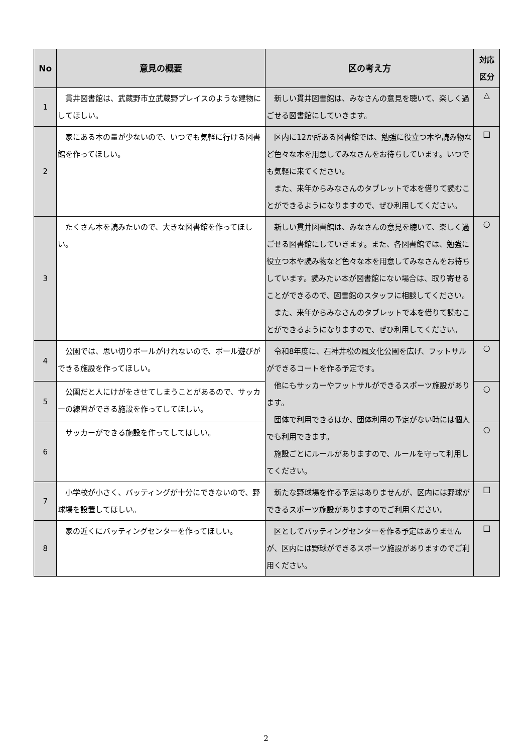| No | 意見の概要 | 区の考え方 | 対応 区分 |
| --- | --- | --- | --- |
| 1 | 貫井図書館は、武蔵野市立武蔵野プレイスのような建物にしてほしい。 | 新しい貫井図書館は、みなさんの意見を聴いて、楽しく過ごせる図書館にしていきます。 | △ |
| 2 | 家にある本の量が少ないので、いつでも気軽に行ける図書館を作ってほしい。 | 区内に12か所ある図書館では、勉強に役立つ本や読み物など色々な本を用意してみなさんをお待ちしています。いつでも気軽に来てください。 また、来年からみなさんのタブレットで本を借りて読むことができるようになりますので、ぜひ利用してください。 | □ |
| 3 | たくさん本を読みたいので、大きな図書館を作ってほしい。 | 新しい貫井図書館は、みなさんの意見を聴いて、楽しく過ごせる図書館にしていきます。また、各図書館では、勉強に役立つ本や読み物など色々な本を用意してみなさんをお待ちしています。読みたい本が図書館にない場合は、取り寄せることができるので、図書館のスタッフに相談してください。 また、来年からみなさんのタブレットで本を借りて読むことができるようになりますので、ぜひ利用してください。 | ○ |
| 4 | 公園では、思い切りボールがけれないので、ボール遊びができる施設を作ってほしい。 | 令和8年度に、石神井松の風文化公園を広げ、フットサルができるコートを作る予定です。 他にもサッカーやフットサルができるスポーツ施設があります。 団体で利用できるほか、団体利用の予定がない時には個人でも利用できます。 施設ごとにルールがありますので、ルールを守って利用してください。 | ○ |
| 5 | 公園だと人にけがをさせてしまうことがあるので、サッカーの練習ができる施設を作ってしてほしい。 | | ○ |
| 6 | サッカーができる施設を作ってしてほしい。 | | ○ |
| 7 | 小学校が小さく、バッティングが十分にできないので、野球場を設置してほしい。 | 新たな野球場を作る予定はありませんが、区内には野球ができるスポーツ施設がありますのでご利用ください。 | □ |
| 8 | 家の近くにバッティングセンターを作ってほしい。 | 区としてバッティングセンターを作る予定はありませんが、区内には野球ができるスポーツ施設がありますのでご利用ください。 | □ |
2